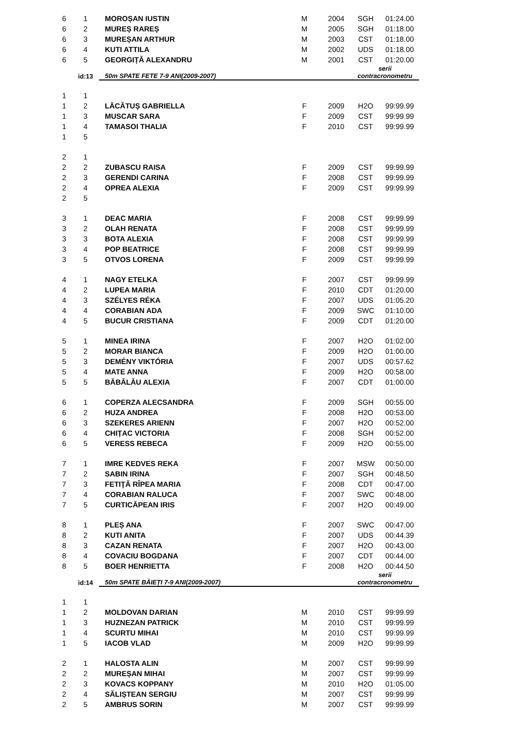| 6 | 1 | MOROȘAN IUSTIN | M | 2004 | SGH | 01:24.00 |
| 6 | 2 | MUREȘ RAREȘ | M | 2005 | SGH | 01:18.00 |
| 6 | 3 | MUREȘAN ARTHUR | M | 2003 | CST | 01:18.00 |
| 6 | 4 | KUTI ATTILA | M | 2002 | UDS | 01:18.00 |
| 6 | 5 | GEORGIȚĂ ALEXANDRU | M | 2001 | CST | 01:20.00 |
| | id:13 | 50m SPATE FETE 7-9 ANI(2009-2007) | | | serii contracronometru | |
| 1 | 1 | | | | | |
| 1 | 2 | LĂCĂTUȘ GABRIELLA | F | 2009 | H2O | 99:99.99 |
| 1 | 3 | MUSCAR SARA | F | 2009 | CST | 99:99.99 |
| 1 | 4 | TAMASOI THALIA | F | 2010 | CST | 99:99.99 |
| 1 | 5 | | | | | |
| 2 | 1 | | | | | |
| 2 | 2 | ZUBASCU RAISA | F | 2009 | CST | 99:99.99 |
| 2 | 3 | GERENDI CARINA | F | 2008 | CST | 99:99.99 |
| 2 | 4 | OPREA ALEXIA | F | 2009 | CST | 99:99.99 |
| 2 | 5 | | | | | |
| 3 | 1 | DEAC MARIA | F | 2008 | CST | 99:99.99 |
| 3 | 2 | OLAH RENATA | F | 2008 | CST | 99:99.99 |
| 3 | 3 | BOTA ALEXIA | F | 2008 | CST | 99:99.99 |
| 3 | 4 | POP BEATRICE | F | 2008 | CST | 99:99.99 |
| 3 | 5 | OTVOS LORENA | F | 2009 | CST | 99:99.99 |
| 4 | 1 | NAGY ETELKA | F | 2007 | CST | 99:99.99 |
| 4 | 2 | LUPEA MARIA | F | 2010 | CDT | 01:20.00 |
| 4 | 3 | SZÉLYES RÉKA | F | 2007 | UDS | 01:05.20 |
| 4 | 4 | CORABIAN ADA | F | 2009 | SWC | 01:10.00 |
| 4 | 5 | BUCUR CRISTIANA | F | 2009 | CDT | 01:20.00 |
| 5 | 1 | MINEA IRINA | F | 2007 | H2O | 01:02.00 |
| 5 | 2 | MORAR BIANCA | F | 2009 | H2O | 01:00.00 |
| 5 | 3 | DEMÉNY VIKTÓRIA | F | 2007 | UDS | 00:57.62 |
| 5 | 4 | MATE ANNA | F | 2009 | H2O | 00:58.00 |
| 5 | 5 | BĂBĂLĂU ALEXIA | F | 2007 | CDT | 01:00.00 |
| 6 | 1 | COPERZA ALECSANDRA | F | 2009 | SGH | 00:55.00 |
| 6 | 2 | HUZA ANDREA | F | 2008 | H2O | 00:53.00 |
| 6 | 3 | SZEKERES ARIENN | F | 2007 | H2O | 00:52.00 |
| 6 | 4 | CHIȚAC VICTORIA | F | 2008 | SGH | 00:52.00 |
| 6 | 5 | VERESS REBECA | F | 2009 | H2O | 00:55.00 |
| 7 | 1 | IMRE KEDVES REKA | F | 2007 | MSW | 00:50.00 |
| 7 | 2 | SABIN IRINA | F | 2007 | SGH | 00:48.50 |
| 7 | 3 | FETIŢĂ RÎPEA MARIA | F | 2008 | CDT | 00:47.00 |
| 7 | 4 | CORABIAN RALUCA | F | 2007 | SWC | 00:48.00 |
| 7 | 5 | CURTICĂPEAN IRIS | F | 2007 | H2O | 00:49.00 |
| 8 | 1 | PLEȘ ANA | F | 2007 | SWC | 00:47.00 |
| 8 | 2 | KUTI ANITA | F | 2007 | UDS | 00:44.39 |
| 8 | 3 | CAZAN RENATA | F | 2007 | H2O | 00:43.00 |
| 8 | 4 | COVACIU BOGDANA | F | 2007 | CDT | 00:44.00 |
| 8 | 5 | BOER HENRIETTA | F | 2008 | H2O | 00:44.50 |
| | id:14 | 50m SPATE BĂIEȚI 7-9 ANI(2009-2007) | | | serii contracronometru | |
| 1 | 1 | | | | | |
| 1 | 2 | MOLDOVAN DARIAN | M | 2010 | CST | 99:99.99 |
| 1 | 3 | HUZNEZAN PATRICK | M | 2010 | CST | 99:99.99 |
| 1 | 4 | SCURTU MIHAI | M | 2010 | CST | 99:99.99 |
| 1 | 5 | IACOB VLAD | M | 2009 | H2O | 99:99.99 |
| 2 | 1 | HALOSTA ALIN | M | 2007 | CST | 99:99.99 |
| 2 | 2 | MUREȘAN MIHAI | M | 2007 | CST | 99:99.99 |
| 2 | 3 | KOVACS KOPPANY | M | 2010 | H2O | 01:05.00 |
| 2 | 4 | SĂLIȘTEAN SERGIU | M | 2007 | CST | 99:99.99 |
| 2 | 5 | AMBRUS SORIN | M | 2007 | CST | 99:99.99 |